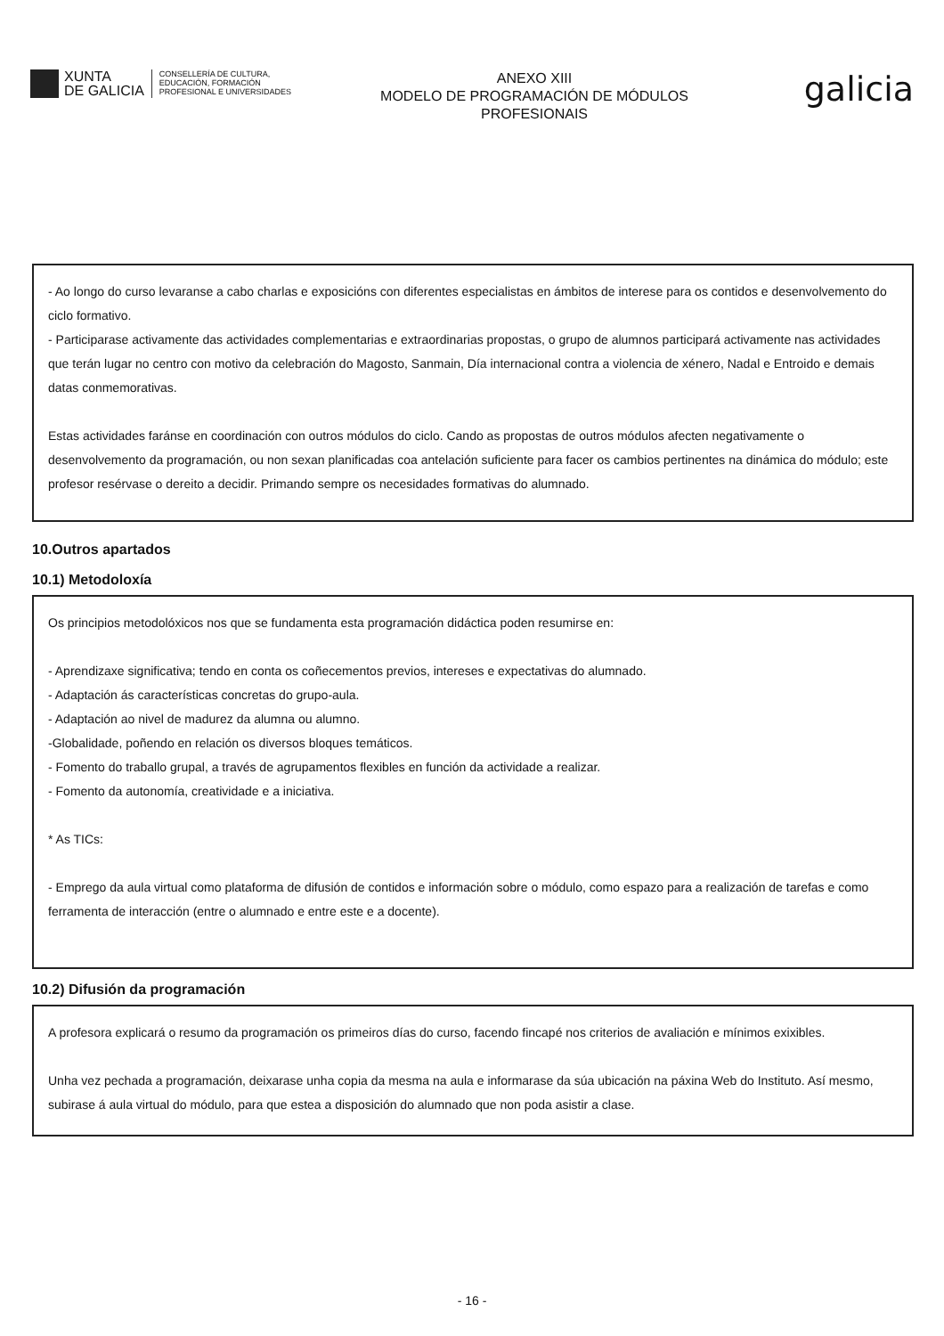XUNTA
DE GALICIA
CONSELLERÍA DE CULTURA,
EDUCACIÓN, FORMACIÓN
PROFESIONAL E UNIVERSIDADES
ANEXO XIII
MODELO DE PROGRAMACIÓN DE MÓDULOS
PROFESIONAIS
galicia
- Ao longo do curso levaranse a cabo charlas e exposicións con diferentes especialistas en ámbitos de interese para os contidos e desenvolvemento do ciclo formativo.
- Participarase activamente das actividades complementarias e extraordinarias propostas, o grupo de alumnos participará activamente nas actividades que terán lugar no centro con motivo da celebración do Magosto, Sanmain, Día internacional contra a violencia de xénero, Nadal e Entroido e demais datas conmemorativas.
Estas actividades faránse en coordinación con outros módulos do ciclo. Cando as propostas de outros módulos afecten negativamente o desenvolvemento da programación, ou non sexan planificadas coa antelación suficiente para facer os cambios pertinentes na dinámica do módulo; este profesor resérvase o dereito a decidir. Primando sempre os necesidades formativas do alumnado.
10.Outros apartados
10.1) Metodoloxía
Os principios metodolóxicos nos que se fundamenta esta programación didáctica poden resumirse en:
- Aprendizaxe significativa; tendo en conta os coñecementos previos, intereses e expectativas do alumnado.
- Adaptación ás características concretas do grupo-aula.
- Adaptación ao nivel de madurez da alumna ou alumno.
-Globalidade, poñendo en relación os diversos bloques temáticos.
- Fomento do traballo grupal, a través de agrupamentos flexibles en función da actividade a realizar.
- Fomento da autonomía, creatividade e a iniciativa.
* As TICs:
- Emprego da aula virtual como plataforma de difusión de contidos e información sobre o módulo, como espazo para a realización de tarefas e como ferramenta de interacción (entre o alumnado e entre este e a docente).
10.2) Difusión da programación
A profesora explicará o resumo da programación os primeiros días do curso, facendo fincapé nos criterios de avaliación e mínimos exixibles.
Unha vez pechada a programación, deixarase unha copia da mesma na aula e informarase da súa ubicación na páxina Web do Instituto. Así mesmo, subirase á aula virtual do módulo, para que estea a disposición do alumnado que non poda asistir a clase.
- 16 -